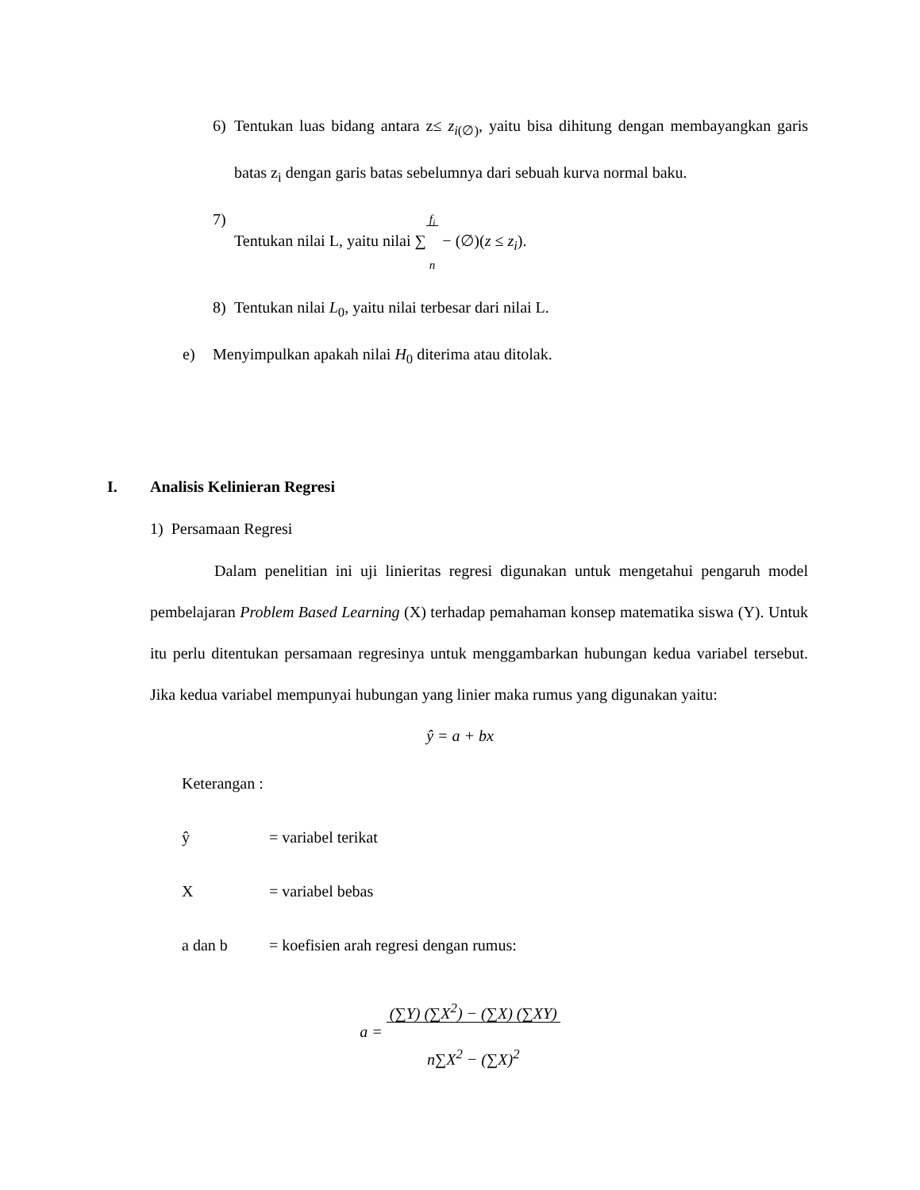6) Tentukan luas bidang antara z≤ z<sub>i(∅)</sub>, yaitu bisa dihitung dengan membayangkan garis batas z<sub>i</sub> dengan garis batas sebelumnya dari sebuah kurva normal baku.
7) Tentukan nilai L, yaitu nilai ∑f<sub>i</sub>
n − (∅)(z ≤ z<sub>i</sub>).
8) Tentukan nilai L<sub>0</sub>, yaitu nilai terbesar dari nilai L.
e) Menyimpulkan apakah nilai H<sub>0</sub> diterima atau ditolak.
I. Analisis Kelinieran Regresi
1) Persamaan Regresi
Dalam penelitian ini uji linieritas regresi digunakan untuk mengetahui pengaruh model pembelajaran Problem Based Learning (X) terhadap pemahaman konsep matematika siswa (Y). Untuk itu perlu ditentukan persamaan regresinya untuk menggambarkan hubungan kedua variabel tersebut. Jika kedua variabel mempunyai hubungan yang linier maka rumus yang digunakan yaitu:
ŷ = a + bx
Keterangan :
ŷ = variabel terikat
X = variabel bebas
a dan b = koefisien arah regresi dengan rumus:
a = (∑Y) (∑X<sup>2</sup>) − (∑X) (∑XY)
n∑X<sup>2</sup> − (∑X)<sup>2</sup>